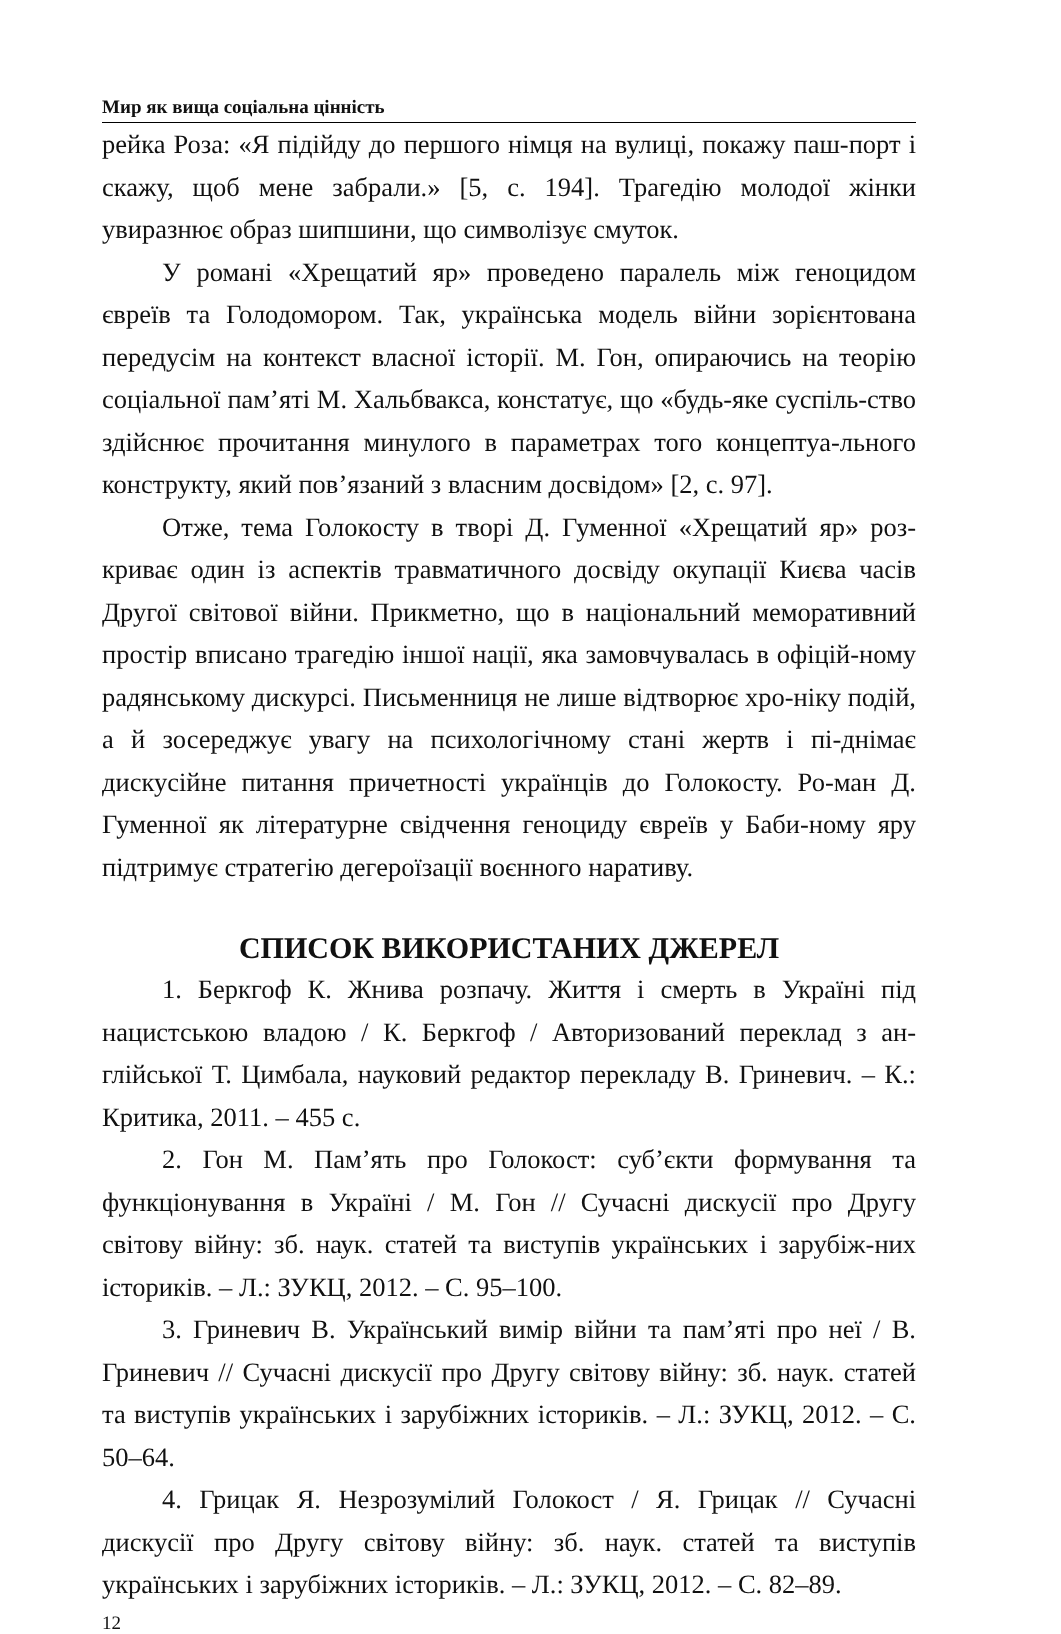Мир як вища соціальна цінність
рейка Роза: «Я підійду до першого німця на вулиці, покажу паш-порт і скажу, щоб мене забрали.» [5, с. 194]. Трагедію молодої жінки увиразнює образ шипшини, що символізує смуток.
У романі «Хрещатий яр» проведено паралель між геноцидом євреїв та Голодомором. Так, українська модель війни зорієнтована передусім на контекст власної історії. М. Гон, опираючись на теорію соціальної пам’яті М. Хальбвакса, констатує, що «будь-яке суспіль-ство здійснює прочитання минулого в параметрах того концептуа-льного конструкту, який пов’язаний з власним досвідом» [2, с. 97].
Отже, тема Голокосту в творі Д. Гуменної «Хрещатий яр» роз-криває один із аспектів травматичного досвіду окупації Києва часів Другої світової війни. Прикметно, що в національний меморативний простір вписано трагедію іншої нації, яка замовчувалась в офіцій-ному радянському дискурсі. Письменниця не лише відтворює хро-ніку подій, а й зосереджує увагу на психологічному стані жертв і пі-днімає дискусійне питання причетності українців до Голокосту. Ро-ман Д. Гуменної як літературне свідчення геноциду євреїв у Баби-ному яру підтримує стратегію дегероїзації воєнного наративу.
СПИСОК ВИКОРИСТАНИХ ДЖЕРЕЛ
1. Беркгоф К. Жнива розпачу. Життя і смерть в Україні під нацистською владою / К. Беркгоф / Авторизований переклад з ан-глійської Т. Цимбала, науковий редактор перекладу В. Гриневич. – К.: Критика, 2011. – 455 с.
2. Гон М. Пам’ять про Голокост: суб’єкти формування та функціонування в Україні / М. Гон // Сучасні дискусії про Другу світову війну: зб. наук. статей та виступів українських і зарубіж-них істориків. – Л.: ЗУКЦ, 2012. – С. 95–100.
3. Гриневич В. Український вимір війни та пам’яті про неї / В. Гриневич // Сучасні дискусії про Другу світову війну: зб. наук. статей та виступів українських і зарубіжних істориків. – Л.: ЗУКЦ, 2012. – С. 50–64.
4. Грицак Я. Незрозумілий Голокост / Я. Грицак // Сучасні дискусії про Другу світову війну: зб. наук. статей та виступів українських і зарубіжних істориків. – Л.: ЗУКЦ, 2012. – С. 82–89.
12